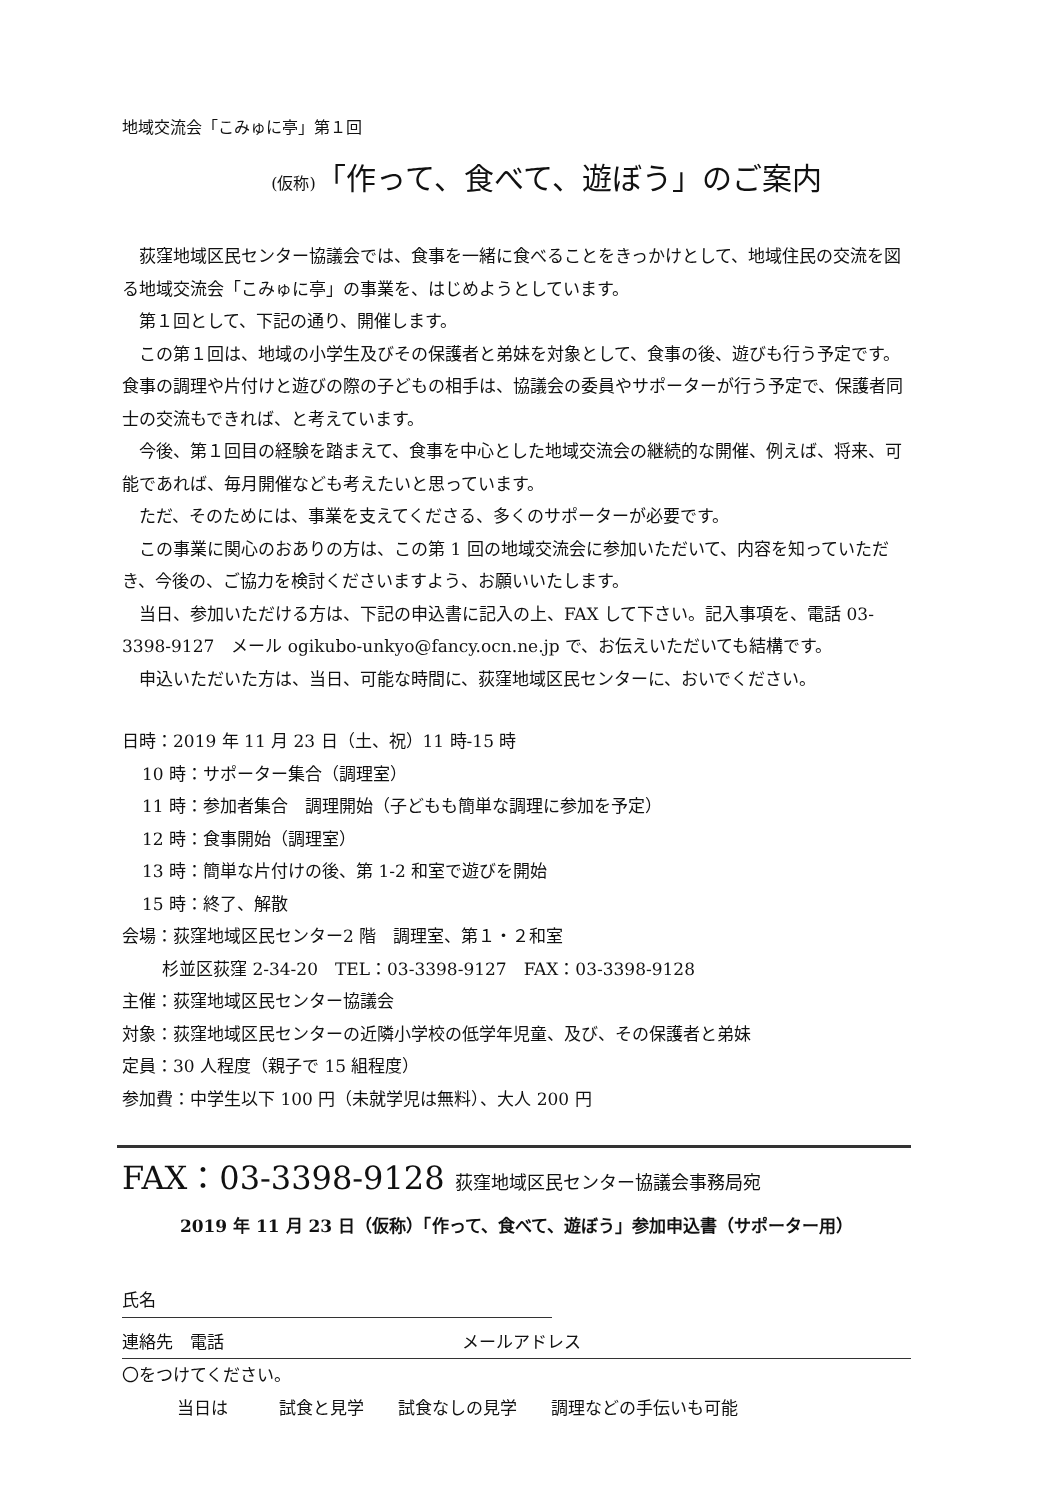地域交流会「こみゅに亭」第１回
(仮称)「作って、食べて、遊ぼう」のご案内
荻窪地域区民センター協議会では、食事を一緒に食べることをきっかけとして、地域住民の交流を図る地域交流会「こみゅに亭」の事業を、はじめようとしています。
第１回として、下記の通り、開催します。
この第１回は、地域の小学生及びその保護者と弟妹を対象として、食事の後、遊びも行う予定です。食事の調理や片付けと遊びの際の子どもの相手は、協議会の委員やサポーターが行う予定で、保護者同士の交流もできれば、と考えています。
今後、第１回目の経験を踏まえて、食事を中心とした地域交流会の継続的な開催、例えば、将来、可能であれば、毎月開催なども考えたいと思っています。
ただ、そのためには、事業を支えてくださる、多くのサポーターが必要です。
この事業に関心のおありの方は、この第 1 回の地域交流会に参加いただいて、内容を知っていただき、今後の、ご協力を検討くださいますよう、お願いいたします。
当日、参加いただける方は、下記の申込書に記入の上、FAX して下さい。記入事項を、電話 03-3398-9127　メール ogikubo-unkyo@fancy.ocn.ne.jp で、お伝えいただいても結構です。
申込いただいた方は、当日、可能な時間に、荻窪地域区民センターに、おいでください。
日時：2019 年 11 月 23 日（土、祝）11 時-15 時
10 時：サポーター集合（調理室）
11 時：参加者集合　調理開始（子どもも簡単な調理に参加を予定）
12 時：食事開始（調理室）
13 時：簡単な片付けの後、第 1-2 和室で遊びを開始
15 時：終了、解散
会場：荻窪地域区民センター2 階　調理室、第１・２和室
杉並区荻窪 2-34-20　TEL：03-3398-9127　FAX：03-3398-9128
主催：荻窪地域区民センター協議会
対象：荻窪地域区民センターの近隣小学校の低学年児童、及び、その保護者と弟妹
定員：30 人程度（親子で 15 組程度）
参加費：中学生以下 100 円（未就学児は無料）、大人 200 円
FAX：03-3398-9128 荻窪地域区民センター協議会事務局宛
2019 年 11 月 23 日（仮称）「作って、食べて、遊ぼう」参加申込書（サポーター用）
氏名
連絡先　電話 メールアドレス
〇をつけてください。
当日は　　　試食と見学　　試食なしの見学　　調理などの手伝いも可能